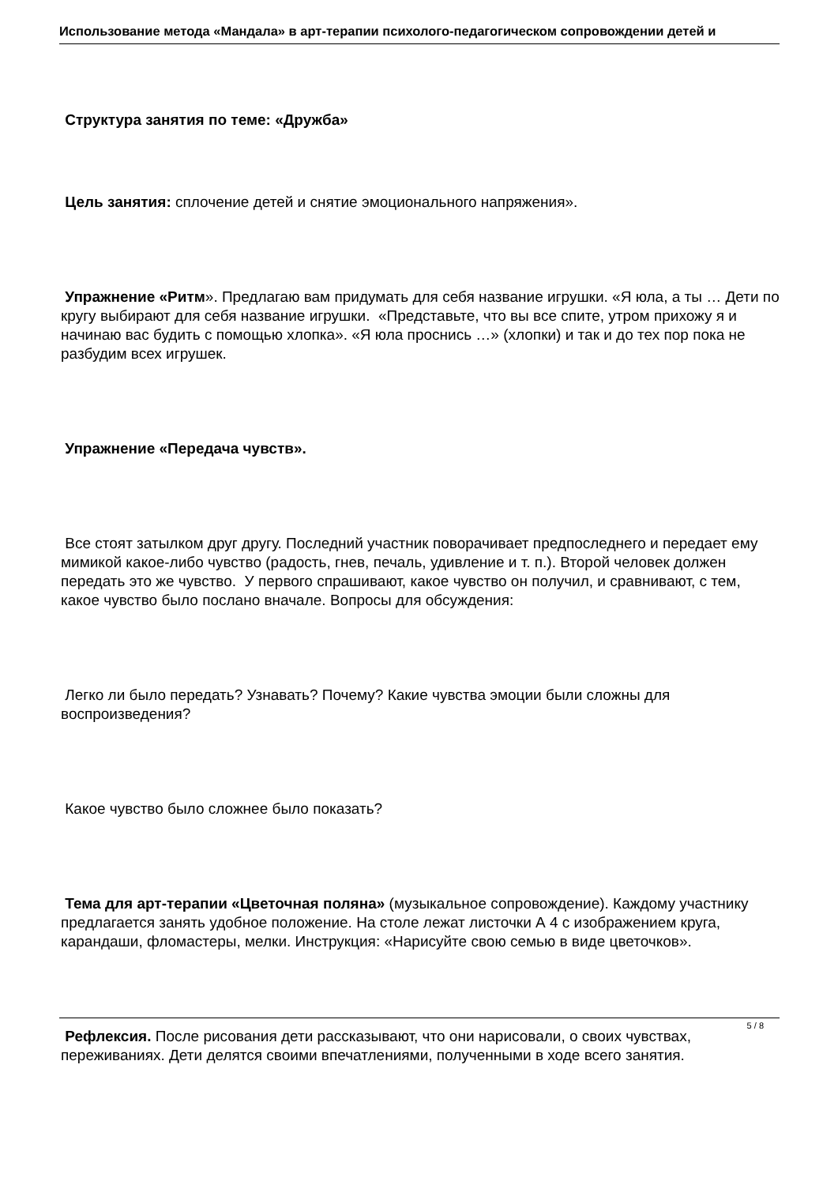Использование метода «Мандала» в арт-терапии психолого-педагогическом сопровождении детей и
Структура занятия по теме: «Дружба»
Цель занятия: сплочение детей и снятие эмоционального напряжения».
Упражнение «Ритм». Предлагаю вам придумать для себя название игрушки. «Я юла, а ты … Дети по кругу выбирают для себя название игрушки. «Представьте, что вы все спите, утром прихожу я и начинаю вас будить с помощью хлопка». «Я юла проснись …» (хлопки) и так и до тех пор пока не разбудим всех игрушек.
Упражнение «Передача чувств».
Все стоят затылком друг другу. Последний участник поворачивает предпоследнего и передает ему мимикой какое-либо чувство (радость, гнев, печаль, удивление и т. п.). Второй человек должен передать это же чувство. У первого спрашивают, какое чувство он получил, и сравнивают, с тем, какое чувство было послано вначале. Вопросы для обсуждения:
Легко ли было передать? Узнавать? Почему? Какие чувства эмоции были сложны для воспроизведения?
Какое чувство было сложнее было показать?
Тема для арт-терапии «Цветочная поляна» (музыкальное сопровождение). Каждому участнику предлагается занять удобное положение. На столе лежат листочки А 4 с изображением круга, карандаши, фломастеры, мелки. Инструкция: «Нарисуйте свою семью в виде цветочков».
Рефлексия. После рисования дети рассказывают, что они нарисовали, о своих чувствах, переживаниях. Дети делятся своими впечатлениями, полученными в ходе всего занятия.
5 / 8